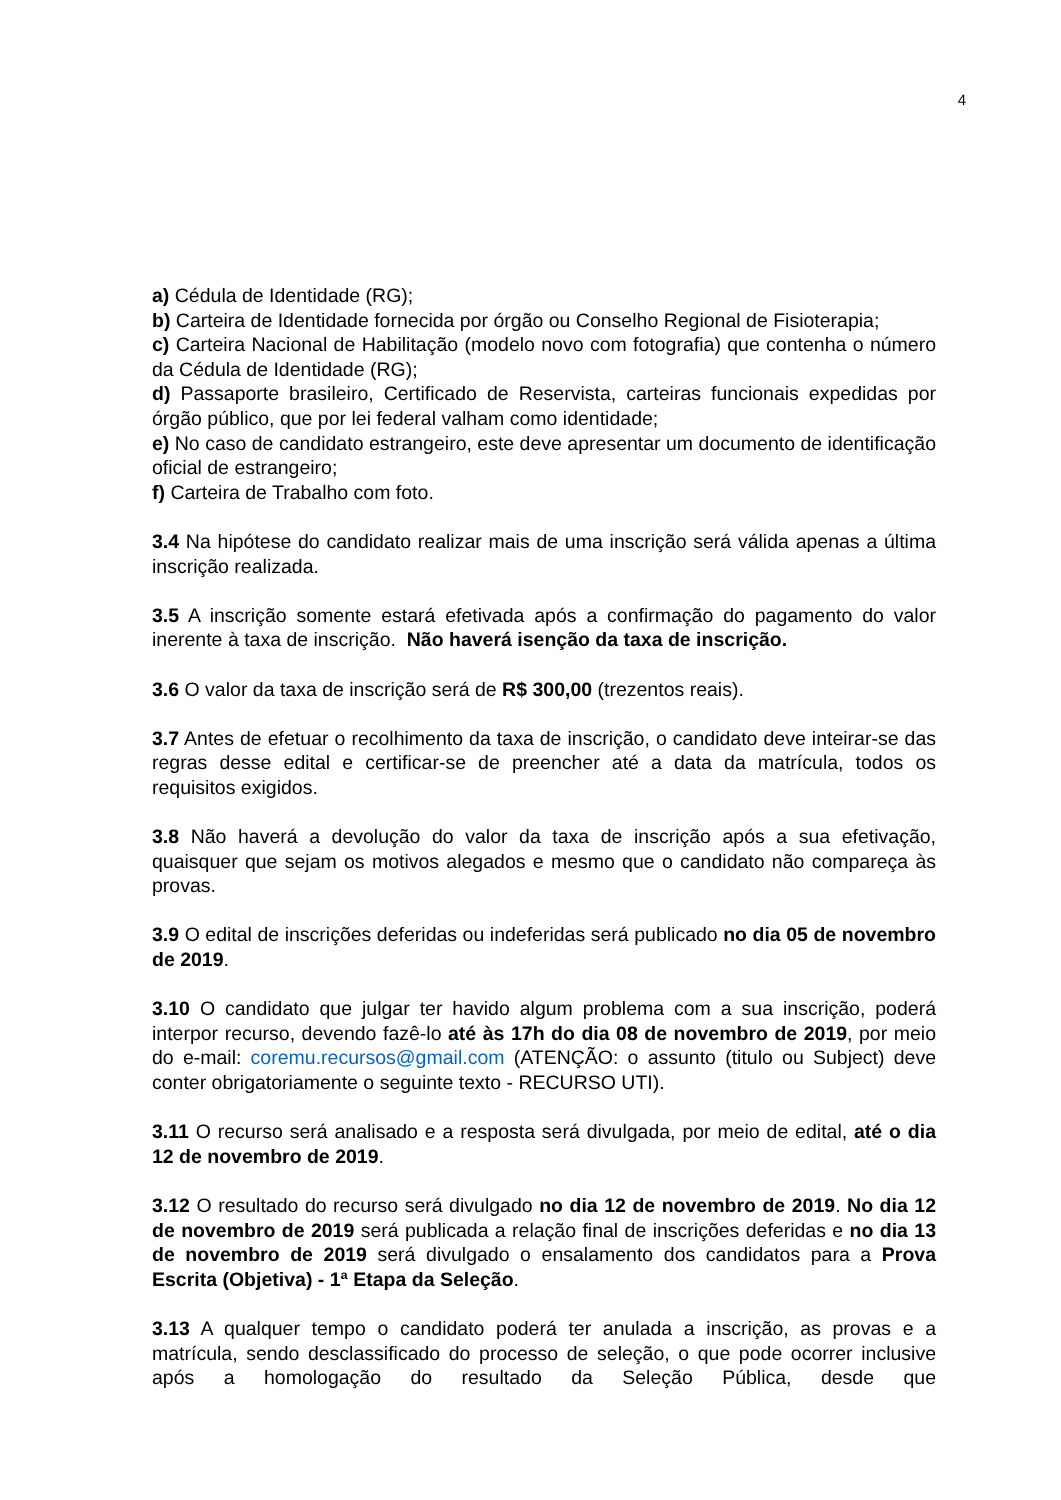4
a) Cédula de Identidade (RG);
b) Carteira de Identidade fornecida por órgão ou Conselho Regional de Fisioterapia;
c) Carteira Nacional de Habilitação (modelo novo com fotografia) que contenha o número da Cédula de Identidade (RG);
d) Passaporte brasileiro, Certificado de Reservista, carteiras funcionais expedidas por órgão público, que por lei federal valham como identidade;
e) No caso de candidato estrangeiro, este deve apresentar um documento de identificação oficial de estrangeiro;
f) Carteira de Trabalho com foto.
3.4 Na hipótese do candidato realizar mais de uma inscrição será válida apenas a última inscrição realizada.
3.5 A inscrição somente estará efetivada após a confirmação do pagamento do valor inerente à taxa de inscrição. Não haverá isenção da taxa de inscrição.
3.6 O valor da taxa de inscrição será de R$ 300,00 (trezentos reais).
3.7 Antes de efetuar o recolhimento da taxa de inscrição, o candidato deve inteirar-se das regras desse edital e certificar-se de preencher até a data da matrícula, todos os requisitos exigidos.
3.8 Não haverá a devolução do valor da taxa de inscrição após a sua efetivação, quaisquer que sejam os motivos alegados e mesmo que o candidato não compareça às provas.
3.9 O edital de inscrições deferidas ou indeferidas será publicado no dia 05 de novembro de 2019.
3.10 O candidato que julgar ter havido algum problema com a sua inscrição, poderá interpor recurso, devendo fazê-lo até às 17h do dia 08 de novembro de 2019, por meio do e-mail: coremu.recursos@gmail.com (ATENÇÃO: o assunto (titulo ou Subject) deve conter obrigatoriamente o seguinte texto - RECURSO UTI).
3.11 O recurso será analisado e a resposta será divulgada, por meio de edital, até o dia 12 de novembro de 2019.
3.12 O resultado do recurso será divulgado no dia 12 de novembro de 2019. No dia 12 de novembro de 2019 será publicada a relação final de inscrições deferidas e no dia 13 de novembro de 2019 será divulgado o ensalamento dos candidatos para a Prova Escrita (Objetiva) - 1ª Etapa da Seleção.
3.13 A qualquer tempo o candidato poderá ter anulada a inscrição, as provas e a matrícula, sendo desclassificado do processo de seleção, o que pode ocorrer inclusive após a homologação do resultado da Seleção Pública, desde que